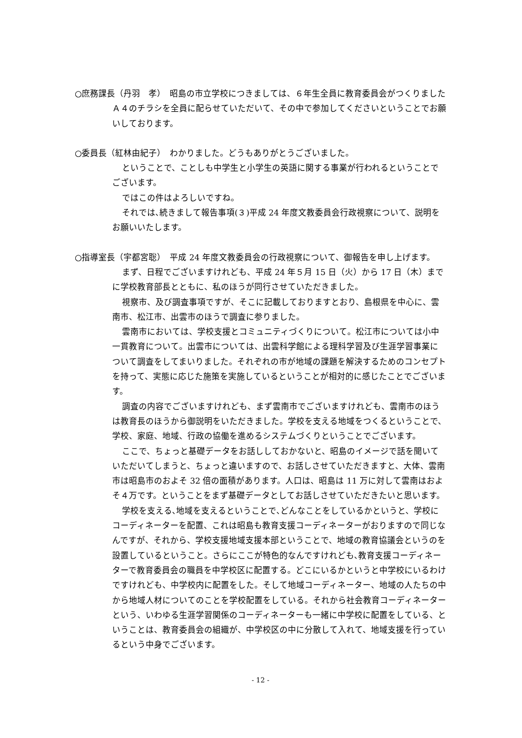○庶務課長（丹羽　孝）　昭島の市立学校につきましては、６年生全員に教育委員会がつくりましたＡ４のチラシを全員に配らせていただいて、その中で参加してくださいということでお願いしております。
○委員長（紅林由紀子）　わかりました。どうもありがとうございました。
ということで、ことしも中学生と小学生の英語に関する事業が行われるということでございます。
ではこの件はよろしいですね。
それでは､続きまして報告事項(３)平成 24 年度文教委員会行政視察について、説明をお願いいたします。
○指導室長（宇都宮聡）　平成 24 年度文教委員会の行政視察について、御報告を申し上げます。
まず、日程でございますけれども、平成 24 年５月 15 日（火）から 17 日（木）までに学校教育部長とともに、私のほうが同行させていただきました。
視察市、及び調査事項ですが、そこに記載しておりますとおり、島根県を中心に、雲南市、松江市、出雲市のほうで調査に参りました。
雲南市においては、学校支援とコミュニティづくりについて。松江市については小中一貫教育について。出雲市については、出雲科学館による理科学習及び生涯学習事業について調査をしてまいりました。それぞれの市が地域の課題を解決するためのコンセプトを持って、実態に応じた施策を実施しているということが相対的に感じたことでございます。
調査の内容でございますけれども、まず雲南市でございますけれども、雲南市のほうは教育長のほうから御説明をいただきました。学校を支える地域をつくるということで、学校、家庭、地域、行政の協働を進めるシステムづくりということでございます。
ここで、ちょっと基礎データをお話ししておかないと、昭島のイメージで話を聞いていただいてしまうと、ちょっと違いますので、お話しさせていただきますと、大体、雲南市は昭島市のおよそ 32 倍の面積があります。人口は、昭島は 11 万に対して雲南はおよそ４万です。ということをまず基礎データとしてお話しさせていただきたいと思います。
学校を支える､地域を支えるということで､どんなことをしているかというと、学校にコーディネーターを配置、これは昭島も教育支援コーディネーターがおりますので同じなんですが、それから、学校支援地域支援本部ということで、地域の教育協議会というのを設置しているということ。さらにここが特色的なんですけれども､教育支援コーディネーターで教育委員会の職員を中学校区に配置する。どこにいるかというと中学校にいるわけですけれども、中学校内に配置をした。そして地域コーディネーター、地域の人たちの中から地域人材についてのことを学校配置をしている。それから社会教育コーディネーターという、いわゆる生涯学習関係のコーディネーターも一緒に中学校に配置をしている、ということは、教育委員会の組織が、中学校区の中に分散して入れて、地域支援を行っているという中身でございます。
- 12 -